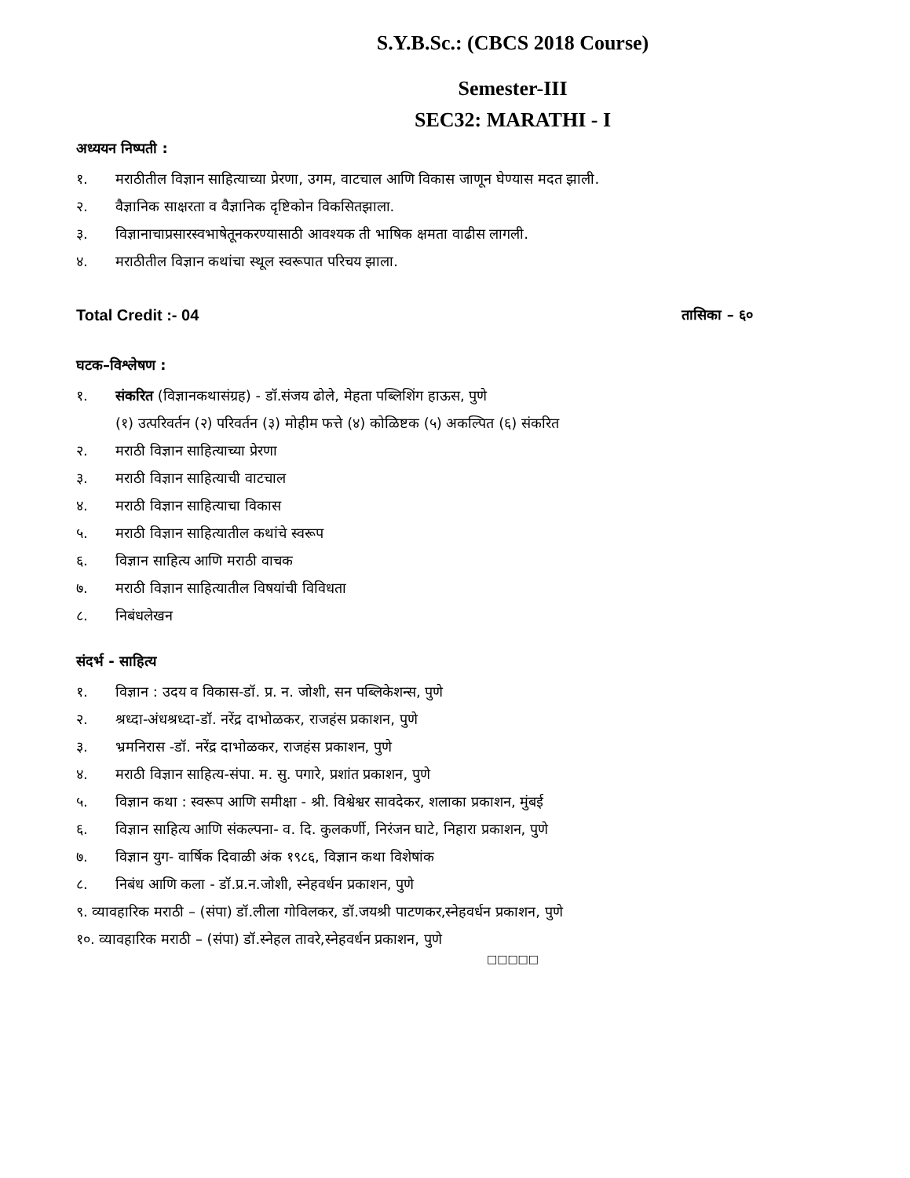S.Y.B.Sc.: (CBCS 2018 Course)
Semester-III
SEC32: MARATHI - I
अध्ययन निष्पती :
१. मराठीतील विज्ञान साहित्याच्या प्रेरणा, उगम, वाटचाल आणि विकास जाणून घेण्यास मदत झाली.
२. वैज्ञानिक साक्षरता व वैज्ञानिक दृष्टिकोन विकसितझाला.
३. विज्ञानाचाप्रसारस्वभाषेतूनकरण्यासाठी आवश्यक ती भाषिक क्षमता वाढीस लागली.
४. मराठीतील विज्ञान कथांचा स्थूल स्वरूपात परिचय झाला.
Total Credit :- 04 तासिका – ६०
घटक–विश्लेषण :
१. संकरित (विज्ञानकथासंग्रह) - डॉ.संजय ढोले, मेहता पब्लिशिंग हाऊस, पुणे
(१) उत्परिवर्तन (२) परिवर्तन (३) मोहीम फत्ते (४) कोळिष्टक (५) अकल्पित (६) संकरित
२. मराठी विज्ञान साहित्याच्या प्रेरणा
३. मराठी विज्ञान साहित्याची वाटचाल
४. मराठी विज्ञान साहित्याचा विकास
५. मराठी विज्ञान साहित्यातील कथांचे स्वरूप
६. विज्ञान साहित्य आणि मराठी वाचक
७. मराठी विज्ञान साहित्यातील विषयांची विविधता
८. निबंधलेखन
संदर्भ - साहित्य
१. विज्ञान : उदय व विकास-डॉ. प्र. न. जोशी, सन पब्लिकेशन्स, पुणे
२. श्रध्दा-अंधश्रध्दा-डॉ. नरेंद्र दाभोळकर, राजहंस प्रकाशन, पुणे
३. भ्रमनिरास -डॉ. नरेंद्र दाभोळकर, राजहंस प्रकाशन, पुणे
४. मराठी विज्ञान साहित्य-संपा. म. सु. पगारे, प्रशांत प्रकाशन, पुणे
५. विज्ञान कथा : स्वरूप आणि समीक्षा - श्री. विश्वेश्वर सावदेकर, शलाका प्रकाशन, मुंबई
६. विज्ञान साहित्य आणि संकल्पना- व. दि. कुलकर्णी, निरंजन घाटे, निहारा प्रकाशन, पुणे
७. विज्ञान युग- वार्षिक दिवाळी अंक १९८६, विज्ञान कथा विशेषांक
८. निबंध आणि कला - डॉ.प्र.न.जोशी, स्नेहवर्धन प्रकाशन, पुणे
९. व्यावहारिक मराठी – (संपा) डॉ.लीला गोविलकर, डॉ.जयश्री पाटणकर,स्नेहवर्धन प्रकाशन, पुणे
१०. व्यावहारिक मराठी – (संपा) डॉ.स्नेहल तावरे,स्नेहवर्धन प्रकाशन, पुणे
□□□□□